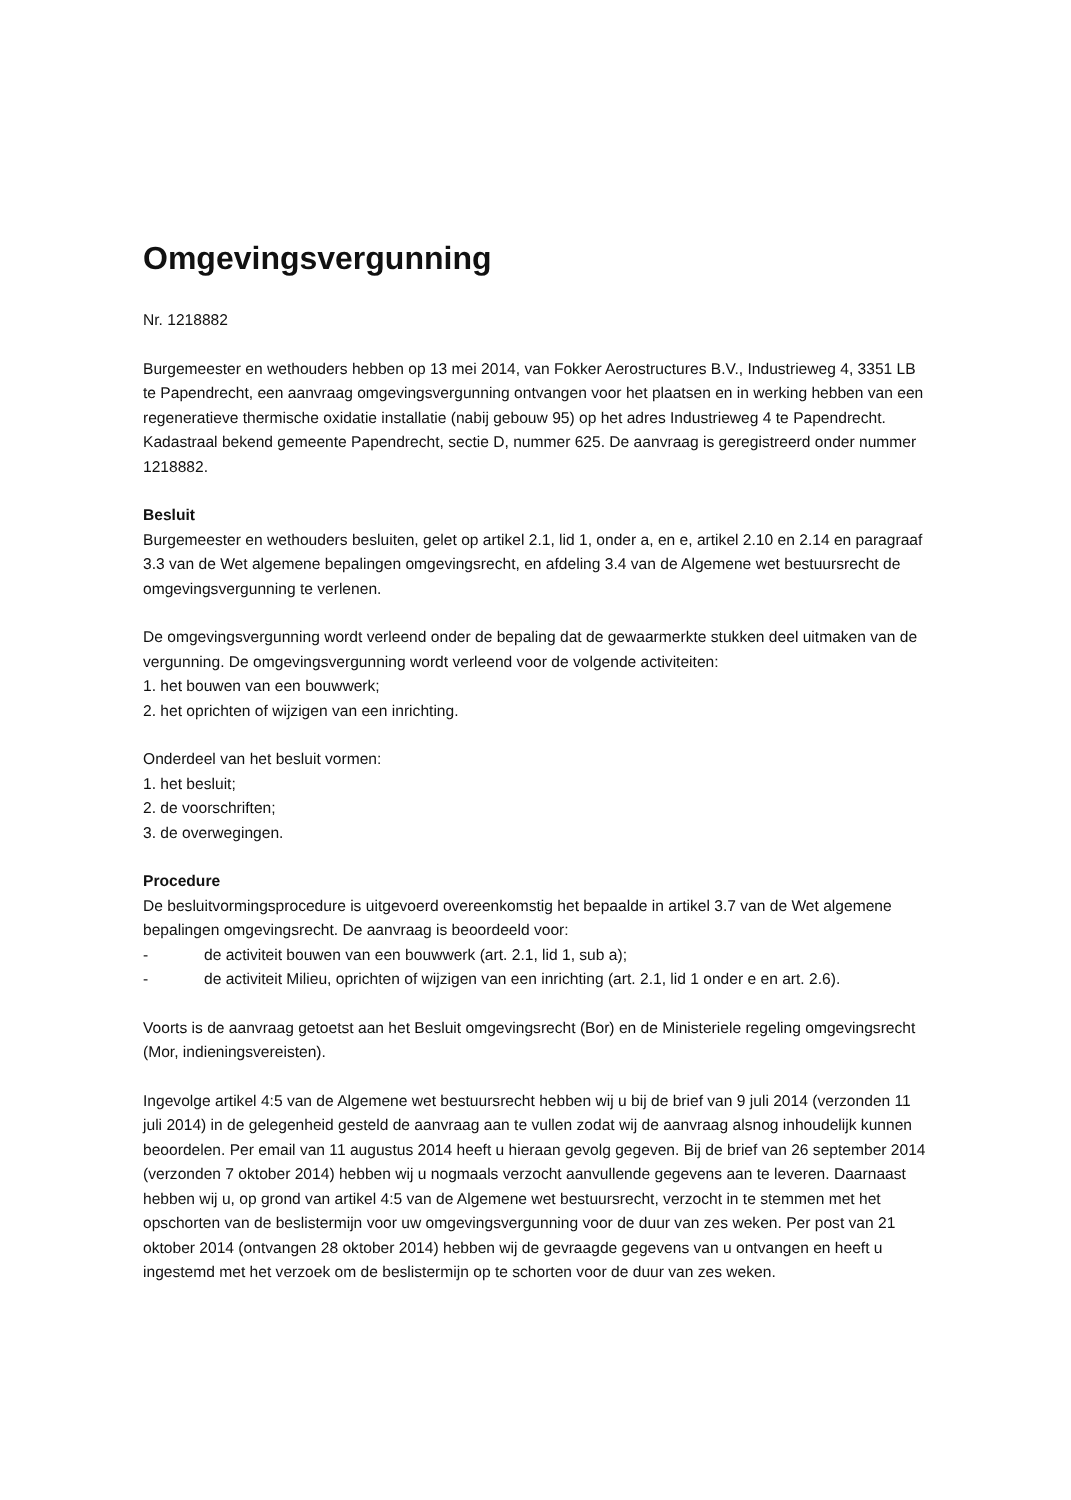Omgevingsvergunning
Nr. 1218882
Burgemeester en wethouders hebben op 13 mei 2014, van Fokker Aerostructures B.V., Industrieweg 4, 3351 LB te Papendrecht, een aanvraag omgevingsvergunning ontvangen voor het plaatsen en in werking hebben van een regeneratieve thermische oxidatie installatie (nabij gebouw 95) op het adres Industrieweg 4 te Papendrecht. Kadastraal bekend gemeente Papendrecht, sectie D, nummer 625. De aanvraag is geregistreerd onder nummer 1218882.
Besluit
Burgemeester en wethouders besluiten, gelet op artikel 2.1, lid 1, onder a, en e, artikel 2.10 en 2.14 en paragraaf 3.3 van de Wet algemene bepalingen omgevingsrecht, en afdeling 3.4 van de Algemene wet bestuursrecht de omgevingsvergunning te verlenen.
De omgevingsvergunning wordt verleend onder de bepaling dat de gewaarmerkte stukken deel uitmaken van de vergunning. De omgevingsvergunning wordt verleend voor de volgende activiteiten:
1. het bouwen van een bouwwerk;
2. het oprichten of wijzigen van een inrichting.
Onderdeel van het besluit vormen:
1. het besluit;
2. de voorschriften;
3. de overwegingen.
Procedure
De besluitvormingsprocedure is uitgevoerd overeenkomstig het bepaalde in artikel 3.7 van de Wet algemene bepalingen omgevingsrecht. De aanvraag is beoordeeld voor:
- de activiteit bouwen van een bouwwerk (art. 2.1, lid 1, sub a);
- de activiteit Milieu, oprichten of wijzigen van een inrichting (art. 2.1, lid 1 onder e en art. 2.6).
Voorts is de aanvraag getoetst aan het Besluit omgevingsrecht (Bor) en de Ministeriele regeling omgevingsrecht (Mor, indieningsvereisten).
Ingevolge artikel 4:5 van de Algemene wet bestuursrecht hebben wij u bij de brief van 9 juli 2014 (verzonden 11 juli 2014) in de gelegenheid gesteld de aanvraag aan te vullen zodat wij de aanvraag alsnog inhoudelijk kunnen beoordelen. Per email van 11 augustus 2014 heeft u hieraan gevolg gegeven. Bij de brief van 26 september 2014 (verzonden 7 oktober 2014) hebben wij u nogmaals verzocht aanvullende gegevens aan te leveren. Daarnaast hebben wij u, op grond van artikel 4:5 van de Algemene wet bestuursrecht, verzocht in te stemmen met het opschorten van de beslistermijn voor uw omgevingsvergunning voor de duur van zes weken. Per post van 21 oktober 2014 (ontvangen 28 oktober 2014) hebben wij de gevraagde gegevens van u ontvangen en heeft u ingestemd met het verzoek om de beslistermijn op te schorten voor de duur van zes weken.